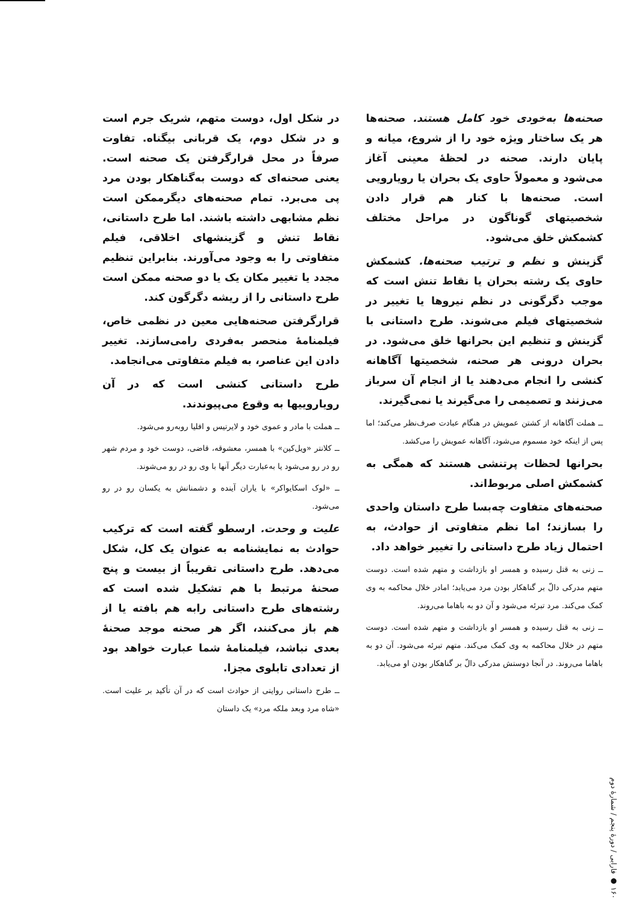صحنه‌ها به‌خودی خود کامل هستند. صحنه‌ها هر یک ساختار ویژه خود را از شروع، میانه و پایان دارند. صحنه در لحظهٔ معینی آغاز می‌شود و معمولاً حاوی یک بحران یا رویارویی است. صحنه‌ها با کنار هم قرار دادن شخصیتهای گوناگون در مراحل مختلف کشمکش خلق می‌شود.
گزینش و نظم و ترتیب صحنه‌ها. کشمکش حاوی یک رشته بحران یا نقاط تنش است که موجب دگرگونی در نظم نیروها یا تغییر در شخصیتهای فیلم می‌شوند. طرح داستانی با گزینش و تنظیم این بحرانها خلق می‌شود. در بحران درونی هر صحنه، شخصیتها آگاهانه کنشی را انجام می‌دهند یا از انجام آن سرباز می‌زنند و تصمیمی را می‌گیرند یا نمی‌گیرند.
ــ هملت آگاهانه از کشتن عمویش در هنگام عبادت صرف‌نظر می‌کند؛ اما پس از اینکه خود مسموم می‌شود، آگاهانه عمویش را می‌کشد.
بحرانها لحظات پرتنشی هستند که همگی به کشمکش اصلی مربوط‌اند.
صحنه‌های متفاوت چه‌بسا طرح داستان واحدی را بسازند؛ اما نظم متفاوتی از حوادث، به احتمال زیاد طرح داستانی را تغییر خواهد داد.
ــ زنی به قتل رسیده و همسر او بازداشت و متهم شده است. دوست متهم مدرکی دالّ بر گناهکار بودن مرد می‌یابد؛ امادر خلال محاکمه به وی کمک می‌کند. مرد تبرئه می‌شود و آن دو به باهاما می‌روند.
ــ زنی به قتل رسیده و همسر او بازداشت و متهم شده است. دوست متهم در خلال محاکمه به وی کمک می‌کند. متهم تبرئه می‌شود. آن دو به باهاما می‌روند. در آنجا دوستش مدرکی دالّ بر گناهکار بودن او می‌یابد.
در شکل اول، دوست متهم، شریک جرم است و در شکل دوم، یک قربانی بیگناه. تفاوت صرفاً در محل قرارگرفتن یک صحنه است. یعنی صحنه‌ای که دوست به‌گناهکار بودن مرد پی می‌برد. تمام صحنه‌های دیگرممکن است نظم مشابهی داشته باشند. اما طرح داستانی، نقاط تنش و گزینشهای اخلاقی، فیلم متفاوتی را به وجود می‌آورند. بنابراین تنظیم مجدد یا تغییر مکان یک یا دو صحنه ممکن است طرح داستانی را از ریشه دگرگون کند.
قرارگرفتن صحنه‌هایی معین در نظمی خاص، فیلمنامهٔ منحصر به‌فردی رامی‌سازند. تغییر دادن این عناصر، به فیلم متفاوتی می‌انجامد.
طرح داستانی کنشی است که در آن رویاروییها به وقوع می‌پیوندند.
ــ هملت با مادر و عموی خود و لایرتیس و افلیا روبه‌رو می‌شود.
ــ کلانتر «ویل‌کین» با همسر، معشوقه، قاضی، دوست خود و مردم شهر رو در رو می‌شود یا به‌عبارت دیگر آنها با وی رو در رو می‌شوند.
ــ «لوک اسکایواکر» با یاران آینده و دشمنانش به یکسان رو در رو می‌شود.
علیت و وحدت. ارسطو گفته است که ترکیب حوادث به نمایشنامه به عنوان یک کل، شکل می‌دهد. طرح داستانی تقریباً از بیست و پنج صحنهٔ مرتبط با هم تشکیل شده است که رشته‌های طرح داستانی رابه هم بافته یا از هم باز می‌کنند، اگر هر صحنه موجد صحنهٔ بعدی نباشد، فیلمنامهٔ شما عبارت خواهد بود از تعدادی تابلوی مجزا.
ــ طرح داستانی روایتی از حوادث است که در آن تأکید بر علیت است. «شاه مرد وبعد ملکه مرد» یک داستان
۱۶۰ ● فارابی / دورهٔ پنجم / شمارهٔ دوم